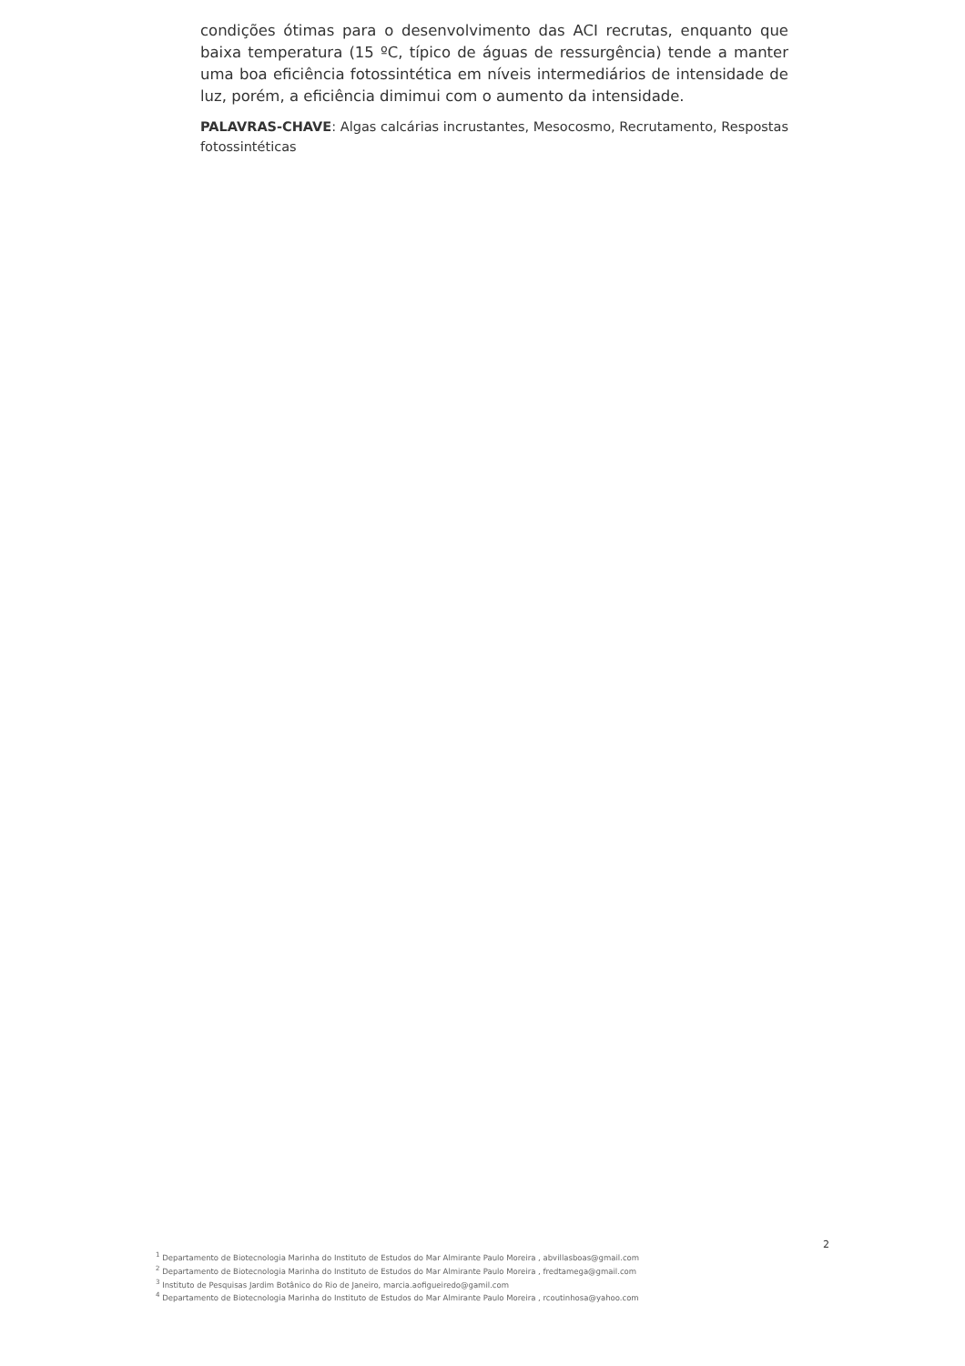condições ótimas para o desenvolvimento das ACI recrutas, enquanto que baixa temperatura (15 ºC, típico de águas de ressurgência) tende a manter uma boa eficiência fotossintética em níveis intermediários de intensidade de luz, porém, a eficiência dimimui com o aumento da intensidade.
PALAVRAS-CHAVE: Algas calcárias incrustantes, Mesocosmo, Recrutamento, Respostas fotossintéticas
2
<sup>1</sup> Departamento de Biotecnologia Marinha do Instituto de Estudos do Mar Almirante Paulo Moreira , abvillasboas@gmail.com
<sup>2</sup> Departamento de Biotecnologia Marinha do Instituto de Estudos do Mar Almirante Paulo Moreira , fredtamega@gmail.com
<sup>3</sup> Instituto de Pesquisas Jardim Botânico do Rio de Janeiro, marcia.aofigueiredo@gamil.com
<sup>4</sup> Departamento de Biotecnologia Marinha do Instituto de Estudos do Mar Almirante Paulo Moreira , rcoutinhosa@yahoo.com